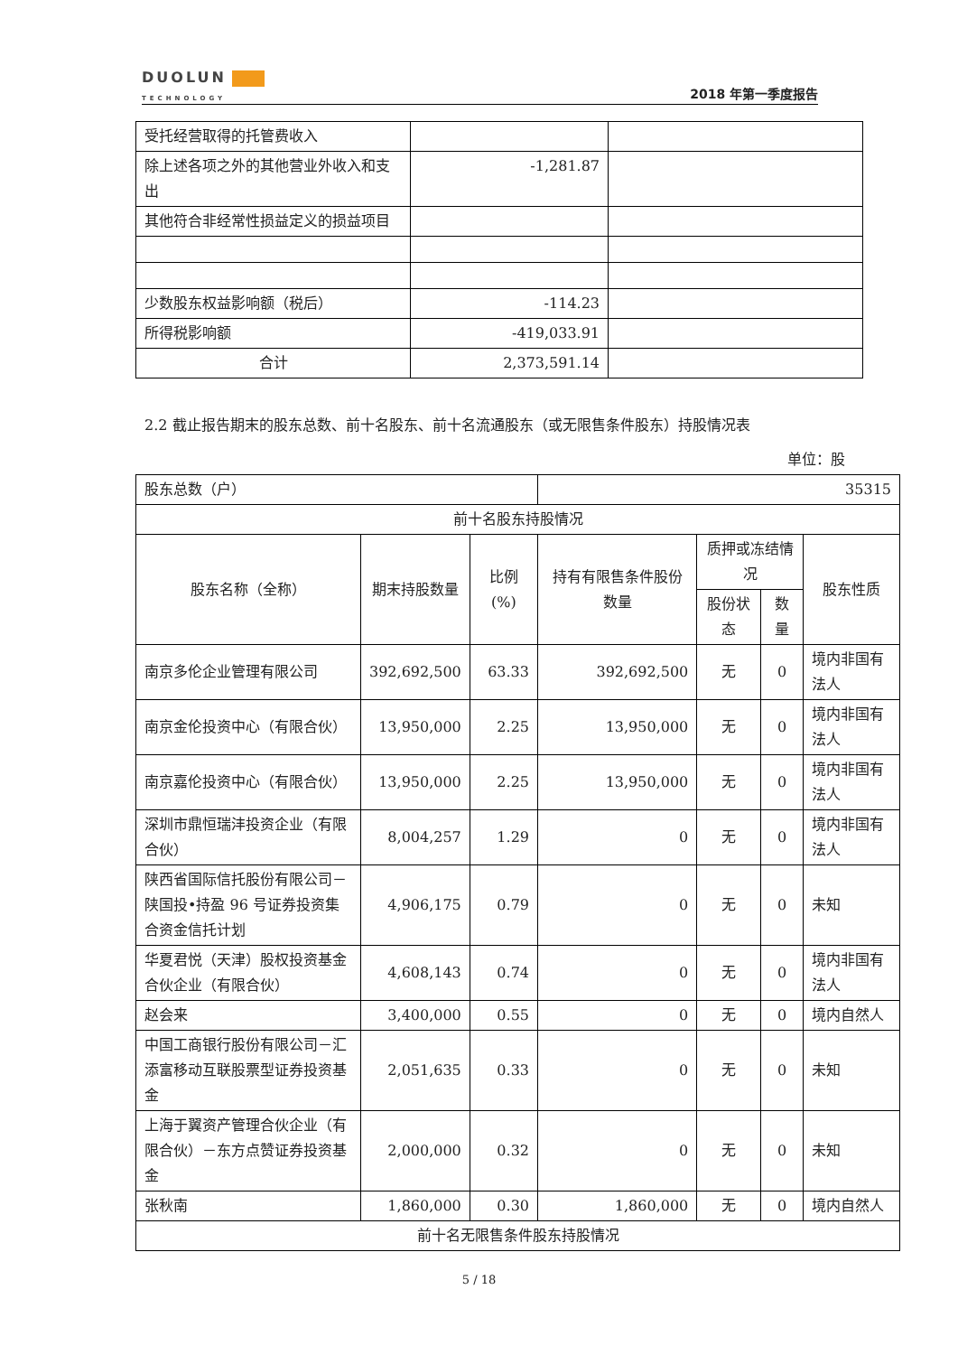DUOLUN
TECHNOLOGY
2018 年第一季度报告
| 受托经营取得的托管费收入 | | |
| 除上述各项之外的其他营业外收入和支出 | -1,281.87 | |
| 其他符合非经常性损益定义的损益项目 | | |
| 少数股东权益影响额（税后） | -114.23 | |
| 所得税影响额 | -419,033.91 | |
| 合计 | 2,373,591.14 | |
2.2 截止报告期末的股东总数、前十名股东、前十名流通股东（或无限售条件股东）持股情况表
单位：股
| 股东总数（户） | | | 35315 | | | |
| 前十名股东持股情况 | | | | | | |
| 股东名称（全称） | 期末持股数量 | 比例(%) | 持有有限售条件股份数量 | 质押或冻结情况 | | 股东性质 |
| | | | | 股份状态 | 数量 | |
| 南京多伦企业管理有限公司 | 392,692,500 | 63.33 | 392,692,500 | 无 | 0 | 境内非国有法人 |
| 南京金伦投资中心（有限合伙） | 13,950,000 | 2.25 | 13,950,000 | 无 | 0 | 境内非国有法人 |
| 南京嘉伦投资中心（有限合伙） | 13,950,000 | 2.25 | 13,950,000 | 无 | 0 | 境内非国有法人 |
| 深圳市鼎恒瑞沣投资企业（有限合伙） | 8,004,257 | 1.29 | 0 | 无 | 0 | 境内非国有法人 |
| 陕西省国际信托股份有限公司－陕国投•持盈 96 号证券投资集合资金信托计划 | 4,906,175 | 0.79 | 0 | 无 | 0 | 未知 |
| 华夏君悦（天津）股权投资基金合伙企业（有限合伙） | 4,608,143 | 0.74 | 0 | 无 | 0 | 境内非国有法人 |
| 赵会来 | 3,400,000 | 0.55 | 0 | 无 | 0 | 境内自然人 |
| 中国工商银行股份有限公司－汇添富移动互联股票型证券投资基金 | 2,051,635 | 0.33 | 0 | 无 | 0 | 未知 |
| 上海于翼资产管理合伙企业（有限合伙）－东方点赞证券投资基金 | 2,000,000 | 0.32 | 0 | 无 | 0 | 未知 |
| 张秋南 | 1,860,000 | 0.30 | 1,860,000 | 无 | 0 | 境内自然人 |
| 前十名无限售条件股东持股情况 | | | | | | |
5 / 18